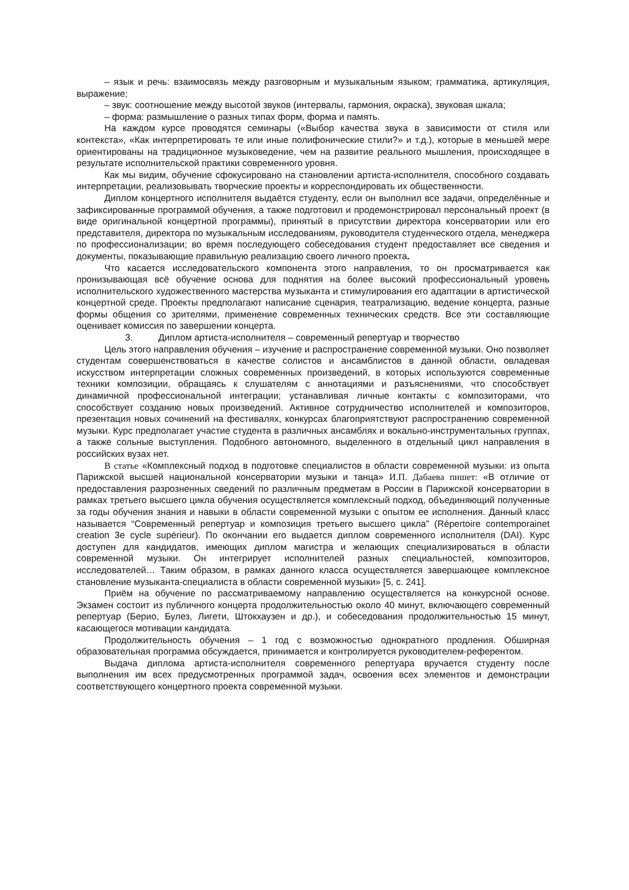– язык и речь: взаимосвязь между разговорным и музыкальным языком; грамматика, артикуляция, выражение;
– звук: соотношение между высотой звуков (интервалы, гармония, окраска), звуковая шкала;
– форма: размышление о разных типах форм, форма и память.
На каждом курсе проводятся семинары («Выбор качества звука в зависимости от стиля или контекста», «Как интерпретировать те или иные полифонические стили?» и т.д.), которые в меньшей мере ориентированы на традиционное музыковедение, чем на развитие реального мышления, происходящее в результате исполнительской практики современного уровня.
Как мы видим, обучение сфокусировано на становлении артиста-исполнителя, способного создавать интерпретации, реализовывать творческие проекты и корреспондировать их общественности.
Диплом концертного исполнителя выдаётся студенту, если он выполнил все задачи, определённые и зафиксированные программой обучения, а также подготовил и продемонстрировал персональный проект (в виде оригинальной концертной программы), принятый в присутствии директора консерватории или его представителя, директора по музыкальным исследованиям, руководителя студенческого отдела, менеджера по профессионализации; во время последующего собеседования студент предоставляет все сведения и документы, показывающие правильную реализацию своего личного проекта.
Что касается исследовательского компонента этого направления, то он просматривается как пронизывающая всё обучение основа для поднятия на более высокий профессиональный уровень исполнительского художественного мастерства музыканта и стимулирования его адаптации в артистической концертной среде. Проекты предполагают написание сценария, театрализацию, ведение концерта, разные формы общения со зрителями, применение современных технических средств. Все эти составляющие оценивает комиссия по завершении концерта.
3. Диплом артиста-исполнителя – современный репертуар и творчество
Цель этого направления обучения – изучение и распространение современной музыки. Оно позволяет студентам совершенствоваться в качестве солистов и ансамблистов в данной области, овладевая искусством интерпретации сложных современных произведений, в которых используются современные техники композиции, обращаясь к слушателям с аннотациями и разъяснениями, что способствует динамичной профессиональной интеграции; устанавливая личные контакты с композиторами, что способствует созданию новых произведений. Активное сотрудничество исполнителей и композиторов, презентация новых сочинений на фестивалях, конкурсах благоприятствуют распространению современной музыки. Курс предполагает участие студента в различных ансамблях и вокально-инструментальных группах, а также сольные выступления. Подобного автономного, выделенного в отдельный цикл направления в российских вузах нет.
В статье «Комплексный подход в подготовке специалистов в области современной музыки: из опыта Парижской высшей национальной консерватории музыки и танца» И.П. Дабаева пишет: «В отличие от предоставления разрозненных сведений по различным предметам в России в Парижской консерватории в рамках третьего высшего цикла обучения осуществляется комплексный подход, объединяющий полученные за годы обучения знания и навыки в области современной музыки с опытом ее исполнения. Данный класс называется “Современный репертуар и композиция третьего высшего цикла” (Répertoire contemporainet creation 3e cycle supérieur). По окончании его выдается диплом современного исполнителя (DAI). Курс доступен для кандидатов, имеющих диплом магистра и желающих специализироваться в области современной музыки. Он интегрирует исполнителей разных специальностей, композиторов, исследователей… Таким образом, в рамках данного класса осуществляется завершающее комплексное становление музыканта-специалиста в области современной музыки» [5, с. 241].
Приём на обучение по рассматриваемому направлению осуществляется на конкурсной основе. Экзамен состоит из публичного концерта продолжительностью около 40 минут, включающего современный репертуар (Берио, Булез, Лигети, Штокхаузен и др.), и собеседования продолжительностью 15 минут, касающегося мотивации кандидата.
Продолжительность обучения – 1 год с возможностью однократного продления. Обширная образовательная программа обсуждается, принимается и контролируется руководителем-референтом.
Выдача диплома артиста-исполнителя современного репертуара вручается студенту после выполнения им всех предусмотренных программой задач, освоения всех элементов и демонстрации соответствующего концертного проекта современной музыки.